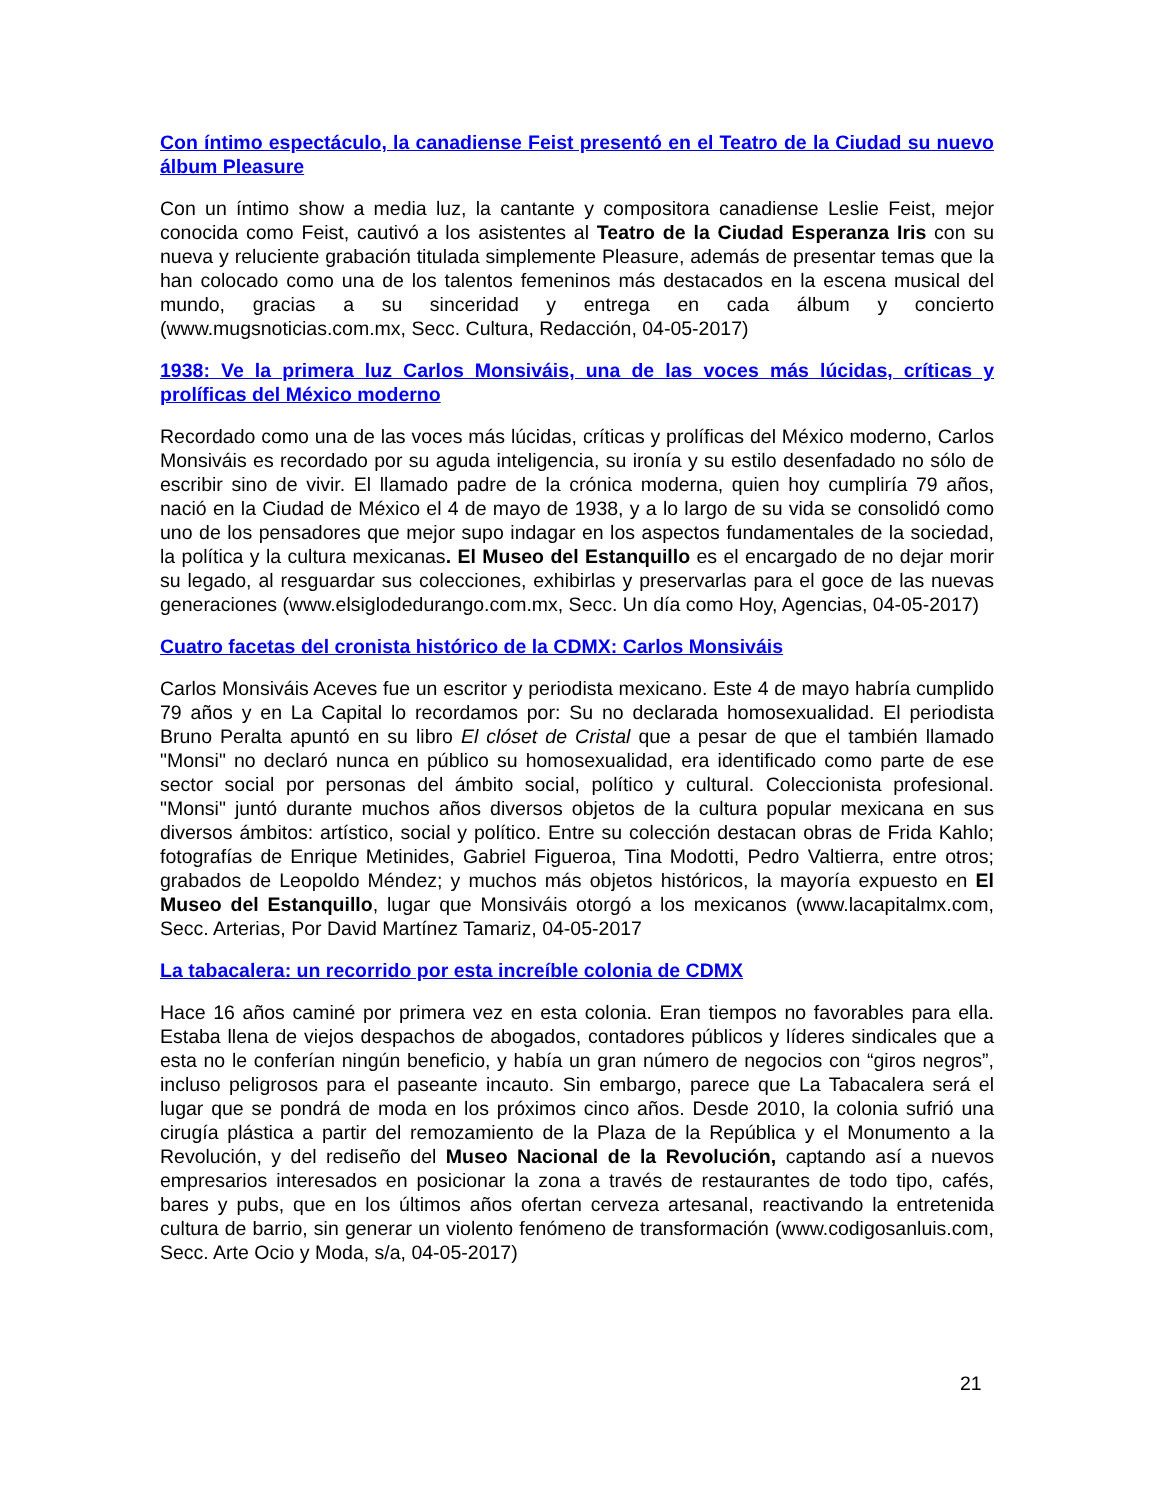Con íntimo espectáculo, la canadiense Feist presentó en el Teatro de la Ciudad su nuevo álbum Pleasure
Con un íntimo show a media luz, la cantante y compositora canadiense Leslie Feist, mejor conocida como Feist, cautivó a los asistentes al Teatro de la Ciudad Esperanza Iris con su nueva y reluciente grabación titulada simplemente Pleasure, además de presentar temas que la han colocado como una de los talentos femeninos más destacados en la escena musical del mundo, gracias a su sinceridad y entrega en cada álbum y concierto (www.mugsnoticias.com.mx, Secc. Cultura, Redacción, 04-05-2017)
1938: Ve la primera luz Carlos Monsiváis, una de las voces más lúcidas, críticas y prolíficas del México moderno
Recordado como una de las voces más lúcidas, críticas y prolíficas del México moderno, Carlos Monsiváis es recordado por su aguda inteligencia, su ironía y su estilo desenfadado no sólo de escribir sino de vivir. El llamado padre de la crónica moderna, quien hoy cumpliría 79 años, nació en la Ciudad de México el 4 de mayo de 1938, y a lo largo de su vida se consolidó como uno de los pensadores que mejor supo indagar en los aspectos fundamentales de la sociedad, la política y la cultura mexicanas. El Museo del Estanquillo es el encargado de no dejar morir su legado, al resguardar sus colecciones, exhibirlas y preservarlas para el goce de las nuevas generaciones (www.elsiglodedurango.com.mx, Secc. Un día como Hoy, Agencias, 04-05-2017)
Cuatro facetas del cronista histórico de la CDMX: Carlos Monsiváis
Carlos Monsiváis Aceves fue un escritor y periodista mexicano. Este 4 de mayo habría cumplido 79 años y en La Capital lo recordamos por: Su no declarada homosexualidad. El periodista Bruno Peralta apuntó en su libro El clóset de Cristal que a pesar de que el también llamado "Monsi" no declaró nunca en público su homosexualidad, era identificado como parte de ese sector social por personas del ámbito social, político y cultural. Coleccionista profesional. "Monsi" juntó durante muchos años diversos objetos de la cultura popular mexicana en sus diversos ámbitos: artístico, social y político. Entre su colección destacan obras de Frida Kahlo; fotografías de Enrique Metinides, Gabriel Figueroa, Tina Modotti, Pedro Valtierra, entre otros; grabados de Leopoldo Méndez; y muchos más objetos históricos, la mayoría expuesto en El Museo del Estanquillo, lugar que Monsiváis otorgó a los mexicanos (www.lacapitalmx.com, Secc. Arterias, Por David Martínez Tamariz, 04-05-2017
La tabacalera: un recorrido por esta increíble colonia de CDMX
Hace 16 años caminé por primera vez en esta colonia. Eran tiempos no favorables para ella. Estaba llena de viejos despachos de abogados, contadores públicos y líderes sindicales que a esta no le conferían ningún beneficio, y había un gran número de negocios con “giros negros”, incluso peligrosos para el paseante incauto. Sin embargo, parece que La Tabacalera será el lugar que se pondrá de moda en los próximos cinco años. Desde 2010, la colonia sufrió una cirugía plástica a partir del remozamiento de la Plaza de la República y el Monumento a la Revolución, y del rediseño del Museo Nacional de la Revolución, captando así a nuevos empresarios interesados en posicionar la zona a través de restaurantes de todo tipo, cafés, bares y pubs, que en los últimos años ofertan cerveza artesanal, reactivando la entretenida cultura de barrio, sin generar un violento fenómeno de transformación (www.codigosanluis.com, Secc. Arte Ocio y Moda, s/a, 04-05-2017)
21